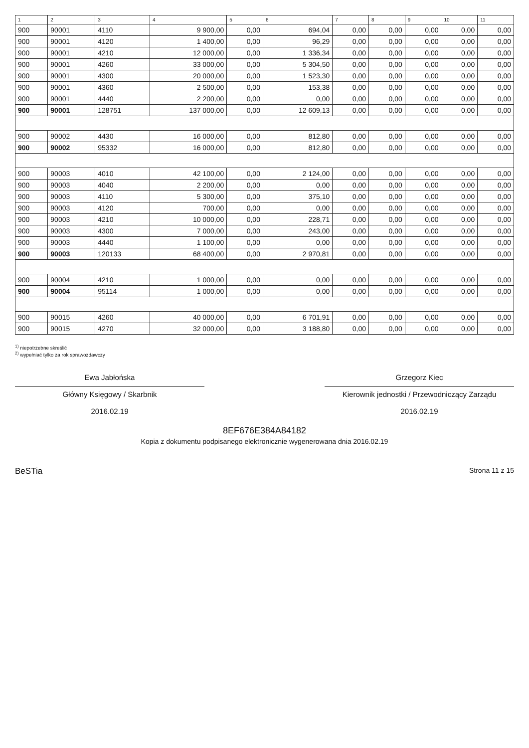| 1 | 2 | 3 | 4 | 5 | 6 | 7 | 8 | 9 | 10 | 11 |
| --- | --- | --- | --- | --- | --- | --- | --- | --- | --- | --- |
| 900 | 90001 | 4110 | 9 900,00 | 0,00 | 694,04 | 0,00 | 0,00 | 0,00 | 0,00 | 0,00 |
| 900 | 90001 | 4120 | 1 400,00 | 0,00 | 96,29 | 0,00 | 0,00 | 0,00 | 0,00 | 0,00 |
| 900 | 90001 | 4210 | 12 000,00 | 0,00 | 1 336,34 | 0,00 | 0,00 | 0,00 | 0,00 | 0,00 |
| 900 | 90001 | 4260 | 33 000,00 | 0,00 | 5 304,50 | 0,00 | 0,00 | 0,00 | 0,00 | 0,00 |
| 900 | 90001 | 4300 | 20 000,00 | 0,00 | 1 523,30 | 0,00 | 0,00 | 0,00 | 0,00 | 0,00 |
| 900 | 90001 | 4360 | 2 500,00 | 0,00 | 153,38 | 0,00 | 0,00 | 0,00 | 0,00 | 0,00 |
| 900 | 90001 | 4440 | 2 200,00 | 0,00 | 0,00 | 0,00 | 0,00 | 0,00 | 0,00 | 0,00 |
| 900 | 90001 | 128751 | 137 000,00 | 0,00 | 12 609,13 | 0,00 | 0,00 | 0,00 | 0,00 | 0,00 |
| 900 | 90002 | 4430 | 16 000,00 | 0,00 | 812,80 | 0,00 | 0,00 | 0,00 | 0,00 | 0,00 |
| 900 | 90002 | 95332 | 16 000,00 | 0,00 | 812,80 | 0,00 | 0,00 | 0,00 | 0,00 | 0,00 |
| 900 | 90003 | 4010 | 42 100,00 | 0,00 | 2 124,00 | 0,00 | 0,00 | 0,00 | 0,00 | 0,00 |
| 900 | 90003 | 4040 | 2 200,00 | 0,00 | 0,00 | 0,00 | 0,00 | 0,00 | 0,00 | 0,00 |
| 900 | 90003 | 4110 | 5 300,00 | 0,00 | 375,10 | 0,00 | 0,00 | 0,00 | 0,00 | 0,00 |
| 900 | 90003 | 4120 | 700,00 | 0,00 | 0,00 | 0,00 | 0,00 | 0,00 | 0,00 | 0,00 |
| 900 | 90003 | 4210 | 10 000,00 | 0,00 | 228,71 | 0,00 | 0,00 | 0,00 | 0,00 | 0,00 |
| 900 | 90003 | 4300 | 7 000,00 | 0,00 | 243,00 | 0,00 | 0,00 | 0,00 | 0,00 | 0,00 |
| 900 | 90003 | 4440 | 1 100,00 | 0,00 | 0,00 | 0,00 | 0,00 | 0,00 | 0,00 | 0,00 |
| 900 | 90003 | 120133 | 68 400,00 | 0,00 | 2 970,81 | 0,00 | 0,00 | 0,00 | 0,00 | 0,00 |
| 900 | 90004 | 4210 | 1 000,00 | 0,00 | 0,00 | 0,00 | 0,00 | 0,00 | 0,00 | 0,00 |
| 900 | 90004 | 95114 | 1 000,00 | 0,00 | 0,00 | 0,00 | 0,00 | 0,00 | 0,00 | 0,00 |
| 900 | 90015 | 4260 | 40 000,00 | 0,00 | 6 701,91 | 0,00 | 0,00 | 0,00 | 0,00 | 0,00 |
| 900 | 90015 | 4270 | 32 000,00 | 0,00 | 3 188,80 | 0,00 | 0,00 | 0,00 | 0,00 | 0,00 |
<sup>1)</sup> niepotrzebne skreślić
<sup>2)</sup> wypełniać tylko za rok sprawozdawczy
Ewa Jabłońska
Główny Księgowy / Skarbnik
2016.02.19
Grzegorz Kiec
Kierownik jednostki / Przewodniczący Zarządu
2016.02.19
8EF676E384A84182
Kopia z dokumentu podpisanego elektronicznie wygenerowana dnia 2016.02.19
BeSTia Strona 11 z 15